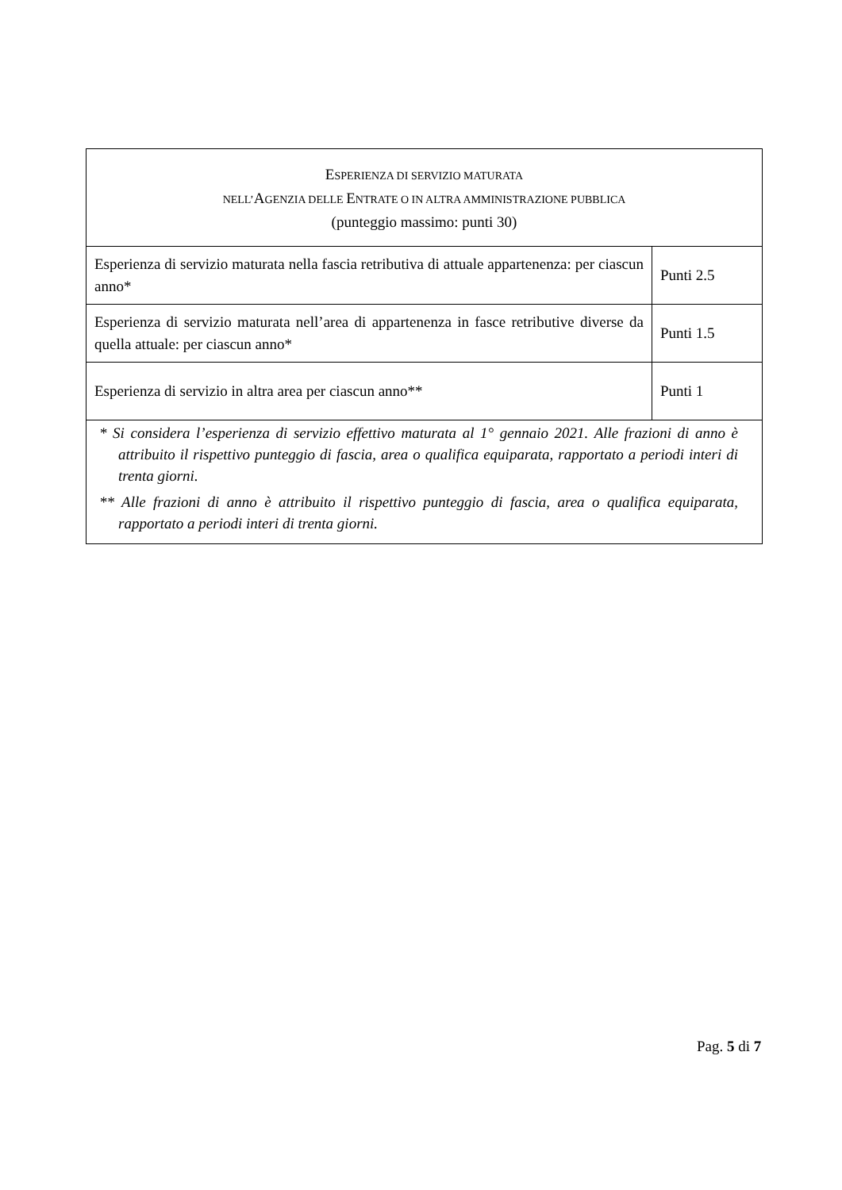| E SPERIENZA DI SERVIZIO MATURATA NELL’ A GENZIA DELLE E NTRATE O IN ALTRA AMMINISTRAZIONE PUBBLICA (punteggio massimo: punti 30) | |
| --- | --- |
| Esperienza di servizio maturata nella fascia retributiva di attuale appartenenza: per ciascun anno* | Punti 2.5 |
| Esperienza di servizio maturata nell’area di appartenenza in fasce retributive diverse da quella attuale: per ciascun anno* | Punti 1.5 |
| Esperienza di servizio in altra area per ciascun anno** | Punti 1 |
| * Si considera l’esperienza di servizio effettivo maturata al 1° gennaio 2021. Alle frazioni di anno è attribuito il rispettivo punteggio di fascia, area o qualifica equiparata, rapportato a periodi interi di trenta giorni. ** Alle frazioni di anno è attribuito il rispettivo punteggio di fascia, area o qualifica equiparata, rapportato a periodi interi di trenta giorni. | |
Pag. 5 di 7